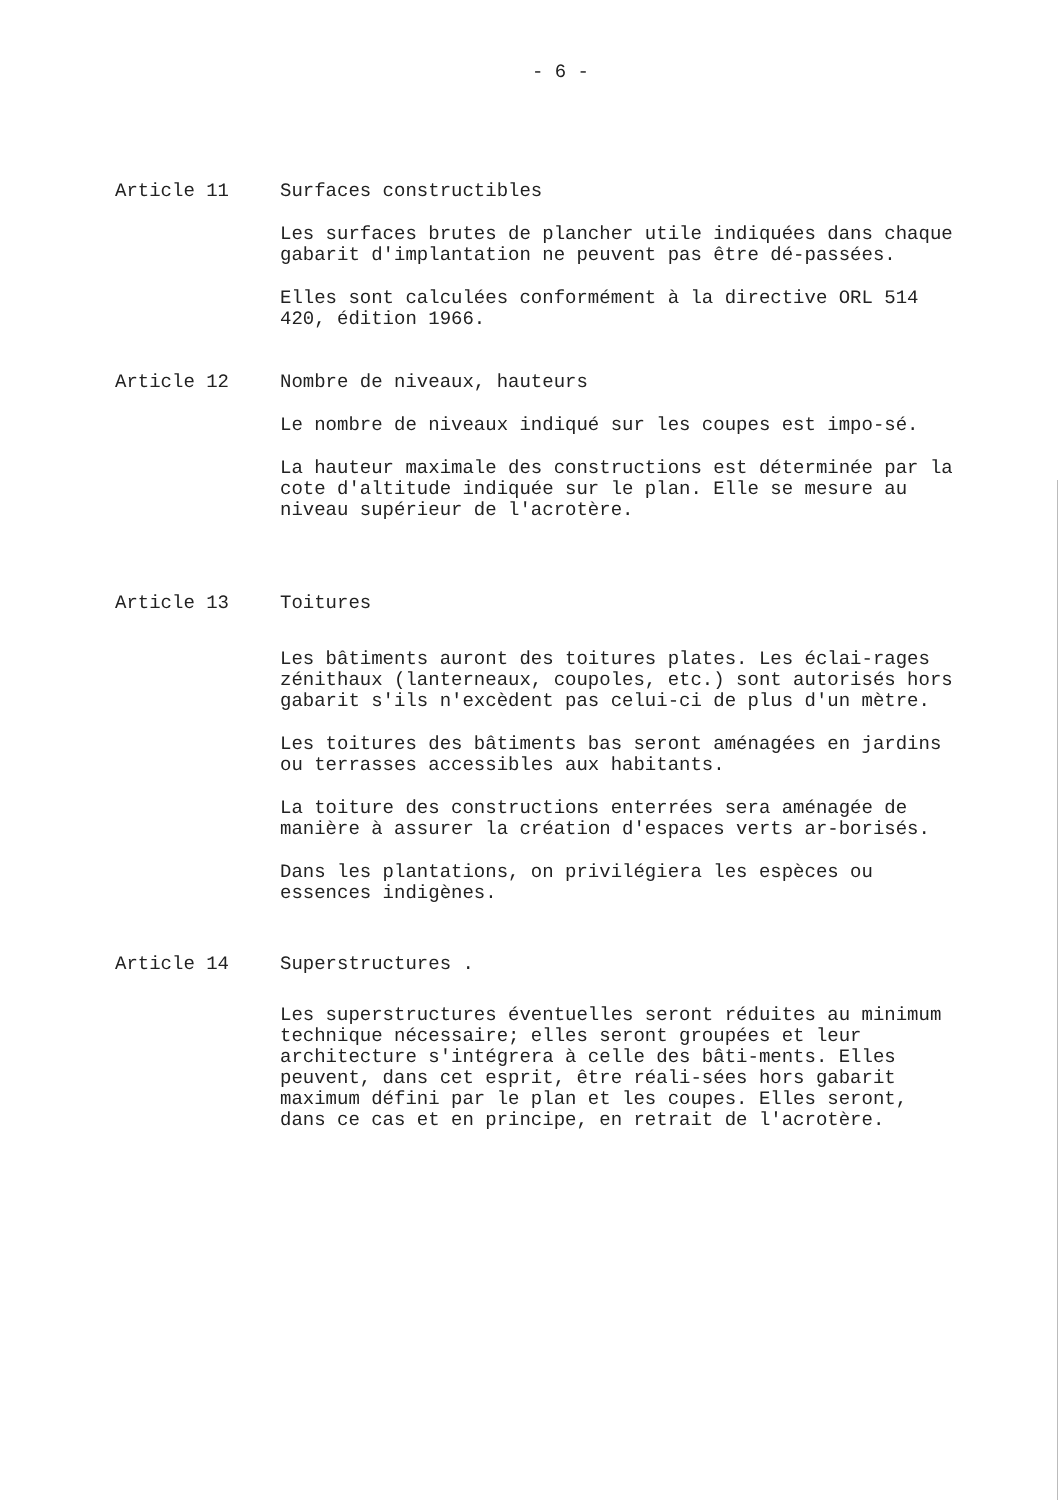- 6 -
Article 11 Surfaces constructibles
Les surfaces brutes de plancher utile indiquées dans chaque gabarit d'implantation ne peuvent pas être dé-passées.
Elles sont calculées conformément à la directive ORL 514 420, édition 1966.
Article 12 Nombre de niveaux, hauteurs
Le nombre de niveaux indiqué sur les coupes est impo-sé.
La hauteur maximale des constructions est déterminée par la cote d'altitude indiquée sur le plan. Elle se mesure au niveau supérieur de l'acrotère.
Article 13 Toitures
Les bâtiments auront des toitures plates. Les éclai-rages zénithaux (lanterneaux, coupoles, etc.) sont autorisés hors gabarit s'ils n'excèdent pas celui-ci de plus d'un mètre.
Les toitures des bâtiments bas seront aménagées en jardins ou terrasses accessibles aux habitants.
La toiture des constructions enterrées sera aménagée de manière à assurer la création d'espaces verts ar-borisés.
Dans les plantations, on privilégiera les espèces ou essences indigènes.
Article 14 Superstructures .
Les superstructures éventuelles seront réduites au minimum technique nécessaire; elles seront groupées et leur architecture s'intégrera à celle des bâti-ments. Elles peuvent, dans cet esprit, être réali-sées hors gabarit maximum défini par le plan et les coupes. Elles seront, dans ce cas et en principe, en retrait de l'acrotère.